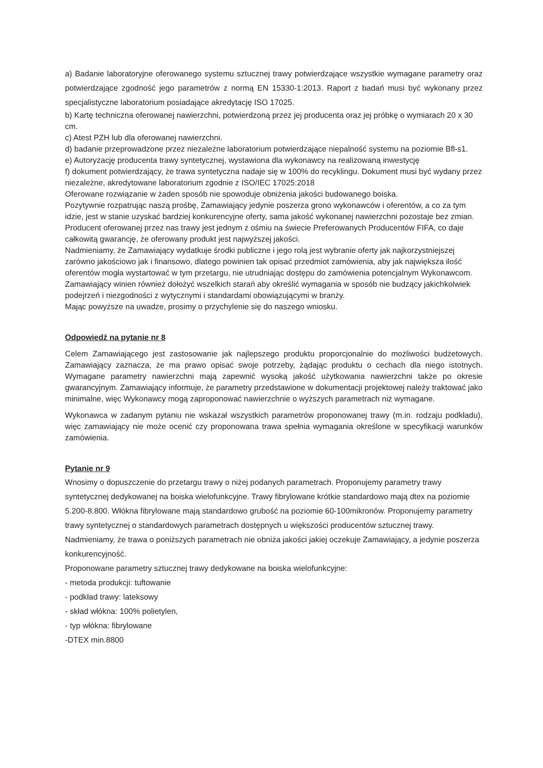a) Badanie laboratoryjne oferowanego systemu sztucznej trawy potwierdzające wszystkie wymagane parametry oraz potwierdzające zgodność jego parametrów z normą EN 15330-1:2013. Raport z badań musi być wykonany przez specjalistyczne laboratorium posiadające akredytację ISO 17025.
b) Kartę techniczna oferowanej nawierzchni, potwierdzoną przez jej producenta oraz jej próbkę o wymiarach 20 x 30 cm.
c) Atest PZH lub dla oferowanej nawierzchni.
d) badanie przeprowadzone przez niezależne laboratorium potwierdzające niepalność systemu na poziomie Bfl-s1.
e) Autoryzację producenta trawy syntetycznej, wystawiona dla wykonawcy na realizowaną inwestycję
f) dokument potwierdzający, że trawa syntetyczna nadaje się w 100% do recyklingu. Dokument musi być wydany przez niezależne, akredytowane laboratorium zgodnie z ISO/IEC 17025:2018
Oferowane rozwiązanie w żaden sposób nie spowoduje obniżenia jakości budowanego boiska.
Pozytywnie rozpatrując naszą prośbę, Zamawiający jedynie poszerza grono wykonawców i oferentów, a co za tym idzie, jest w stanie uzyskać bardziej konkurencyjne oferty, sama jakość wykonanej nawierzchni pozostaje bez zmian. Producent oferowanej przez nas trawy jest jednym z ośmiu na świecie Preferowanych Producentów FIFA, co daje całkowitą gwarancję, że oferowany produkt jest najwyższej jakości.
Nadmieniamy, że Zamawiający wydatkuje środki publiczne i jego rolą jest wybranie oferty jak najkorzystniejszej zarówno jakościowo jak i finansowo, dlatego powinien tak opisać przedmiot zamówienia, aby jak największa ilość oferentów mogła wystartować w tym przetargu, nie utrudniając dostępu do zamówienia potencjalnym Wykonawcom. Zamawiający winien również dołożyć wszelkich starań aby określić wymagania w sposób nie budzący jakichkolwiek podejrzeń i niezgodności z wytycznymi i standardami obowiązującymi w branży.
Mając powyższe na uwadze, prosimy o przychylenie się do naszego wniosku.
Odpowiedź na pytanie nr 8
Celem Zamawiającego jest zastosowanie jak najlepszego produktu proporcjonalnie do możliwości budżetowych. Zamawiający zaznacza, że ma prawo opisać swoje potrzeby, żądając produktu o cechach dla niego istotnych. Wymagane parametry nawierzchni mają zapewnić wysoką jakość użytkowania nawierzchni także po okresie gwarancyjnym. Zamawiający informuje, że parametry przedstawione w dokumentacji projektowej należy traktować jako minimalne, więc Wykonawcy mogą zaproponować nawierzchnie o wyższych parametrach niż wymagane.
Wykonawca w zadanym pytaniu nie wskazał wszystkich parametrów proponowanej trawy (m.in. rodzaju podkładu), więc zamawiający nie może ocenić czy proponowana trawa spełnia wymagania określone w specyfikacji warunków zamówienia.
Pytanie nr 9
Wnosimy o dopuszczenie do przetargu trawy o niżej podanych parametrach. Proponujemy parametry trawy syntetycznej dedykowanej na boiska wielofunkcyjne. Trawy fibrylowane krótkie standardowo mają dtex na poziomie 5.200-8.800. Włókna fibrylowane mają standardowo grubość na poziomie 60-100mikronów. Proponujemy parametry trawy syntetycznej o standardowych parametrach dostępnych u większości producentów sztucznej trawy. Nadmieniamy, że trawa o poniższych parametrach nie obniża jakości jakiej oczekuje Zamawiający, a jedynie poszerza konkurencyjność.
Proponowane parametry sztucznej trawy dedykowane na boiska wielofunkcyjne:
- metoda produkcji: tuftowanie
- podkład trawy: lateksowy
- skład włókna: 100% polietylen,
- typ włókna: fibrylowane
-DTEX min.8800